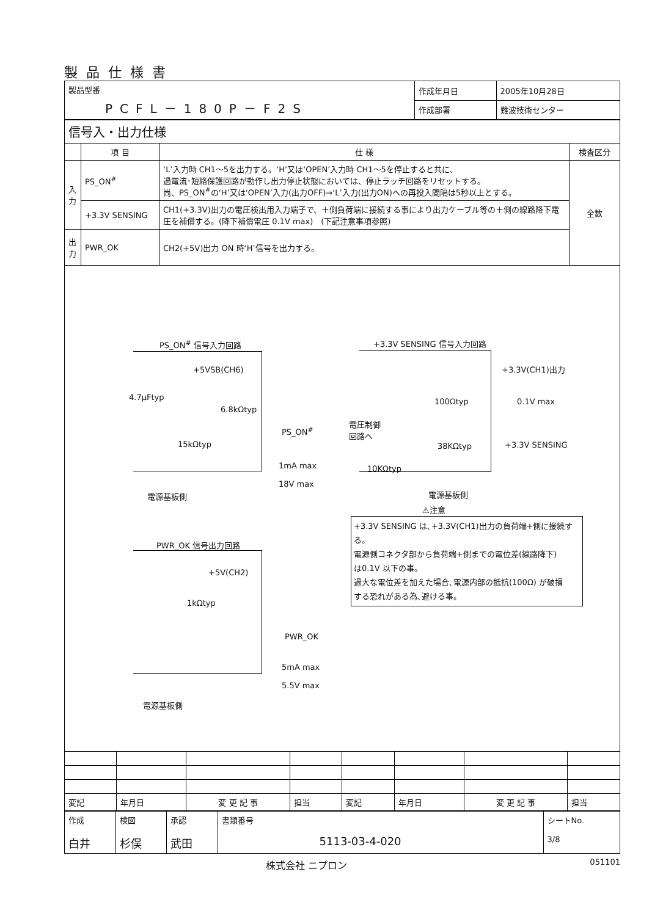製品仕様書
| 製品型番 PCFL－180P－F2S | 作成年月日 | 2005年10月28日 |
| | 作成部署 | 難波技術センター |
| 信号入・出力仕様 | | | |
| | 項 目 | 仕 様 | 検査区分 |
| 入力 | PS_ON<sup>#</sup> | ‘L’入力時 CH1～5を出力する。‘H’又は‘OPEN’入力時 CH1～5を停止すると共に、 過電流･短絡保護回路が動作し出力停止状態においては、停止ラッチ回路をリセットする。 尚、PS_ON<sup>#</sup>の‘H’又は‘OPEN’入力(出力OFF)⇒‘L’入力(出力ON)への再投入間隔は5秒以上とする。 | 全数 |
| | +3.3V SENSING | CH1(+3.3V)出力の電圧検出用入力端子で、＋側負荷端に接続する事により出力ケーブル等の＋側の線路降下電圧を補償する。(降下補償電圧 0.1V max) (下記注意事項参照) | |
| 出力 | PWR_OK | CH2(+5V)出力 ON 時‘H’信号を出力する。 | |
PS_ON<sup>#</sup> 信号入力回路 +3.3V SENSING 信号入力回路
+5VSB(CH6)
4.7μFtyp
6.8kΩtyp
15kΩtyp
PS_ON<sup>#</sup>
1mA max
18V max
電源基板側
+3.3V(CH1)出力
100Ωtyp 0.1V max
電圧制御
回路へ
38KΩtyp +3.3V SENSING
10KΩtyp
電源基板側
⚠注意
+3.3V SENSING は､+3.3V(CH1)出力の負荷端+側に接続する。
電源側コネクタ部から負荷端+側までの電位差(線路降下)
は0.1V 以下の事。
過大な電位差を加えた場合､電源内部の抵抗(100Ω) が破損
する恐れがある為､避ける事。
PWR_OK 信号出力回路
+5V(CH2)
1kΩtyp
PWR_OK
5mA max
5.5V max
電源基板側
| 変記 | 年月日 | 変 更 記 事 | 担当 | 変記 | 年月日 | 変 更 記 事 | 担当 |
| 作成 白井 | 検図 杉俣 | 承認 武田 | 書類番号 5113-03-4-020 | シートNo. 3/8 |
株式会社 ニプロン 051101